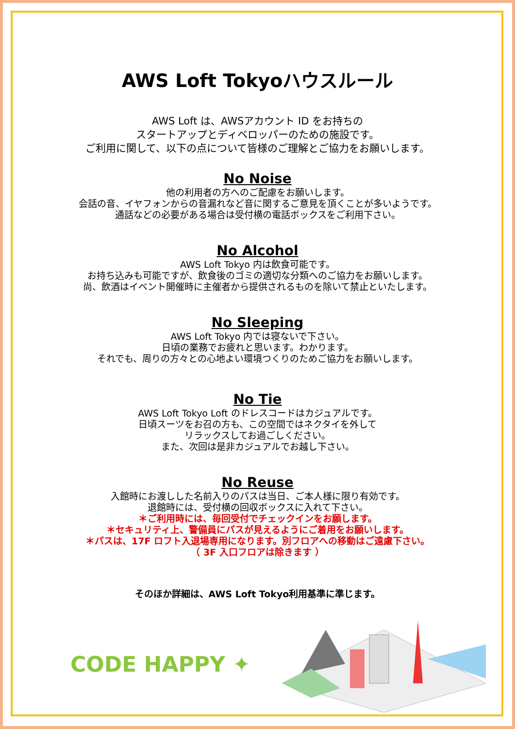AWS Loft Tokyoハウスルール
AWS Loft は、AWSアカウント ID をお持ちの
スタートアップとディベロッパーのための施設です。
ご利用に関して、以下の点について皆様のご理解とご協力をお願いします。
No Noise
他の利用者の方へのご配慮をお願いします。
会話の音、イヤフォンからの音漏れなど音に関するご意見を頂くことが多いようです。
通話などの必要がある場合は受付横の電話ボックスをご利用下さい。
No Alcohol
AWS Loft Tokyo 内は飲食可能です。
お持ち込みも可能ですが、飲食後のゴミの適切な分類へのご協力をお願いします。
尚、飲酒はイベント開催時に主催者から提供されるものを除いて禁止といたします。
No Sleeping
AWS Loft Tokyo 内では寝ないで下さい。
日頃の業務でお疲れと思います。わかります。
それでも、周りの方々との心地よい環境つくりのためご協力をお願いします。
No Tie
AWS Loft Tokyo Loft のドレスコードはカジュアルです。
日頃スーツをお召の方も、この空間ではネクタイを外して
リラックスしてお過ごしください。
また、次回は是非カジュアルでお越し下さい。
No Reuse
入館時にお渡しした名前入りのパスは当日、ご本人様に限り有効です。
退館時には、受付横の回収ボックスに入れて下さい。
＊ご利用時には、毎回受付でチェックインをお願します。
＊セキュリティ上、警備員にパスが見えるようにご着用をお願いします。
＊パスは、17F ロフト入退場専用になります。別フロアへの移動はご遠慮下さい。
（ 3F 入口フロアは除きます ）
そのほか詳細は、AWS Loft Tokyo利用基準に準じます。
CODE HAPPY ✦